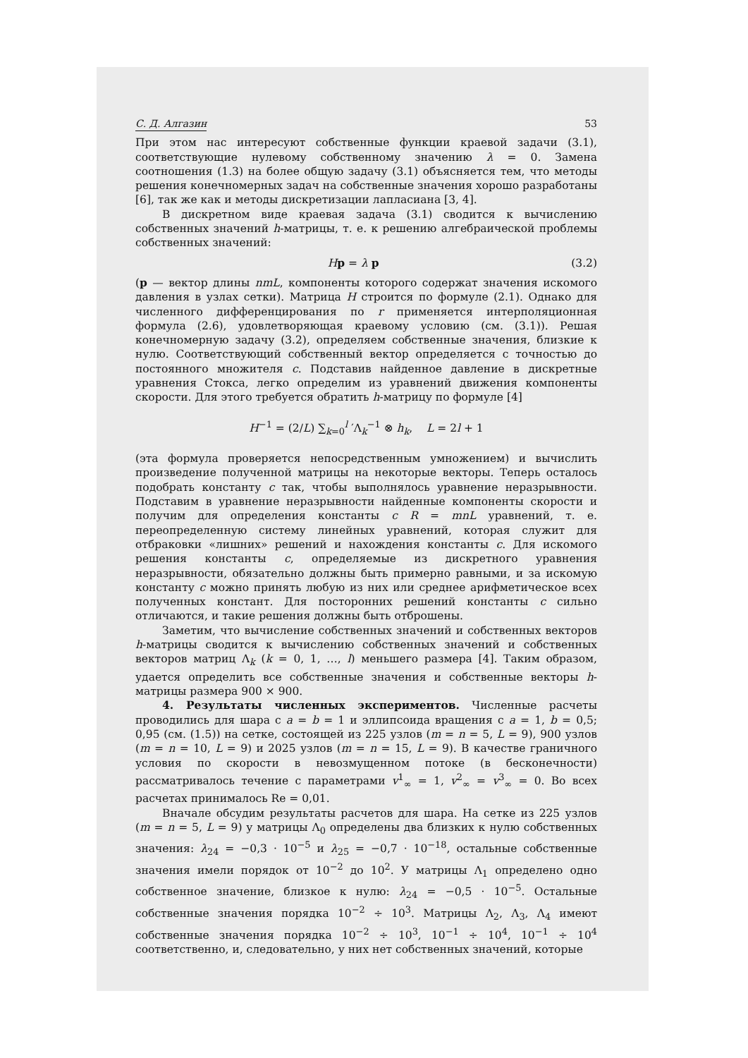С. Д. Алгазин 53
При этом нас интересуют собственные функции краевой задачи (3.1), соответствующие нулевому собственному значению λ = 0. Замена соотношения (1.3) на более общую задачу (3.1) объясняется тем, что методы решения конечномерных задач на собственные значения хорошо разработаны [6], так же как и методы дискретизации лапласиана [3, 4].
В дискретном виде краевая задача (3.1) сводится к вычислению собственных значений h-матрицы, т. е. к решению алгебраической проблемы собственных значений:
Hp = λ p (3.2)
(p — вектор длины nmL, компоненты которого содержат значения искомого давления в узлах сетки). Матрица H строится по формуле (2.1). Однако для численного дифференцирования по r применяется интерполяционная формула (2.6), удовлетворяющая краевому условию (см. (3.1)). Решая конечномерную задачу (3.2), определяем собственные значения, близкие к нулю. Соответствующий собственный вектор определяется с точностью до постоянного множителя c. Подставив найденное давление в дискретные уравнения Стокса, легко определим из уравнений движения компоненты скорости. Для этого требуется обратить h-матрицу по формуле [4]
H<sup>−1</sup> = (2/L) ∑<sub>k=0</sub><sup>l</sup> ′Λ<sub>k</sub><sup>−1</sup> ⊗ h<sub>k</sub>, L = 2l + 1
(эта формула проверяется непосредственным умножением) и вычислить произведение полученной матрицы на некоторые векторы. Теперь осталось подобрать константу c так, чтобы выполнялось уравнение неразрывности. Подставим в уравнение неразрывности найденные компоненты скорости и получим для определения константы c R = mnL уравнений, т. е. переопределенную систему линейных уравнений, которая служит для отбраковки «лишних» решений и нахождения константы c. Для искомого решения константы c, определяемые из дискретного уравнения неразрывности, обязательно должны быть примерно равными, и за искомую константу c можно принять любую из них или среднее арифметическое всех полученных констант. Для посторонних решений константы c сильно отличаются, и такие решения должны быть отброшены.
Заметим, что вычисление собственных значений и собственных векторов h-матрицы сводится к вычислению собственных значений и собственных векторов матриц Λ<sub>k</sub> (k = 0, 1, …, l) меньшего размера [4]. Таким образом, удается определить все собственные значения и собственные векторы h-матрицы размера 900 × 900.
4. Результаты численных экспериментов. Численные расчеты проводились для шара с a = b = 1 и эллипсоида вращения с a = 1, b = 0,5; 0,95 (см. (1.5)) на сетке, состоящей из 225 узлов (m = n = 5, L = 9), 900 узлов (m = n = 10, L = 9) и 2025 узлов (m = n = 15, L = 9). В качестве граничного условия по скорости в невозмущенном потоке (в бесконечности) рассматривалось течение с параметрами v<sup>1</sup><sub>∞</sub> = 1, v<sup>2</sup><sub>∞</sub> = v<sup>3</sup><sub>∞</sub> = 0. Во всех расчетах принималось Re = 0,01.
Вначале обсудим результаты расчетов для шара. На сетке из 225 узлов (m = n = 5, L = 9) у матрицы Λ<sub>0</sub> определены два близких к нулю собственных значения: λ<sub>24</sub> = −0,3 · 10<sup>−5</sup> и λ<sub>25</sub> = −0,7 · 10<sup>−18</sup>, остальные собственные значения имели порядок от 10<sup>−2</sup> до 10<sup>2</sup>. У матрицы Λ<sub>1</sub> определено одно собственное значение, близкое к нулю: λ<sub>24</sub> = −0,5 · 10<sup>−5</sup>. Остальные собственные значения порядка 10<sup>−2</sup> ÷ 10<sup>3</sup>. Матрицы Λ<sub>2</sub>, Λ<sub>3</sub>, Λ<sub>4</sub> имеют собственные значения порядка 10<sup>−2</sup> ÷ 10<sup>3</sup>, 10<sup>−1</sup> ÷ 10<sup>4</sup>, 10<sup>−1</sup> ÷ 10<sup>4</sup> соответственно, и, следовательно, у них нет собственных значений, которые